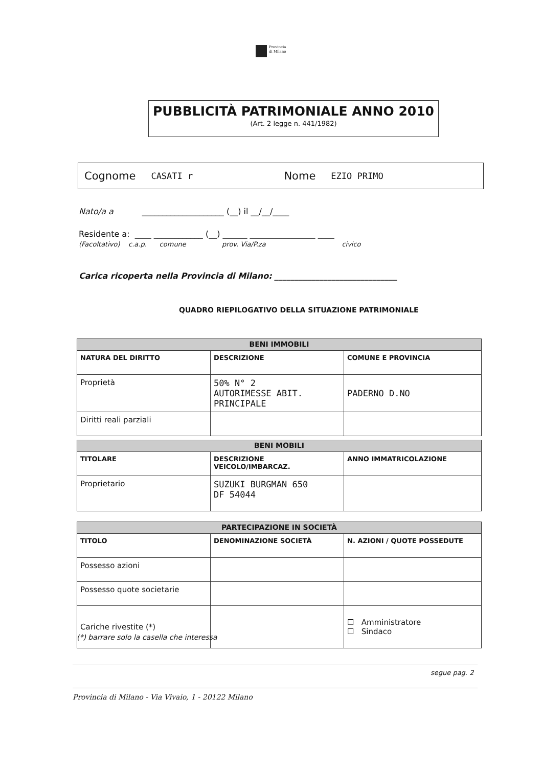Provincia
di Milano
PUBBLICITÀ PATRIMONIALE ANNO 2010
(Art. 2 legge n. 441/1982)
Cognome CASATI r Nome EZIO PRIMO
Nato/a a ____________________ (__) il __/__/____
Residente a: ____ ____________ (__) ______ ________________ ____
(Facoltativo) c.a.p. comune prov. Via/P.za civico
Carica ricoperta nella Provincia di Milano: ______________________________
QUADRO RIEPILOGATIVO DELLA SITUAZIONE PATRIMONIALE
| BENI IMMOBILI | | |
| --- | --- | --- |
| NATURA DEL DIRITTO | DESCRIZIONE | COMUNE E PROVINCIA |
| Proprietà | 50% N° 2 AUTORIMESSE ABIT. PRINCIPALE | PADERNO D.NO |
| Diritti reali parziali | | |
| BENI MOBILI | | |
| --- | --- | --- |
| TITOLARE | DESCRIZIONE VEICOLO/IMBARCAZ. | ANNO IMMATRICOLAZIONE |
| Proprietario | SUZUKI BURGMAN 650 DF 54044 | |
| PARTECIPAZIONE IN SOCIETÀ | | |
| --- | --- | --- |
| TITOLO | DENOMINAZIONE SOCIETÀ | N. AZIONI / QUOTE POSSEDUTE |
| Possesso azioni | | |
| Possesso quote societarie | | |
| Cariche rivestite (*) | | ☐ Amministratore ☐ Sindaco |
(*) barrare solo la casella che interessa
segue pag. 2
Provincia di Milano - Via Vivaio, 1 - 20122 Milano